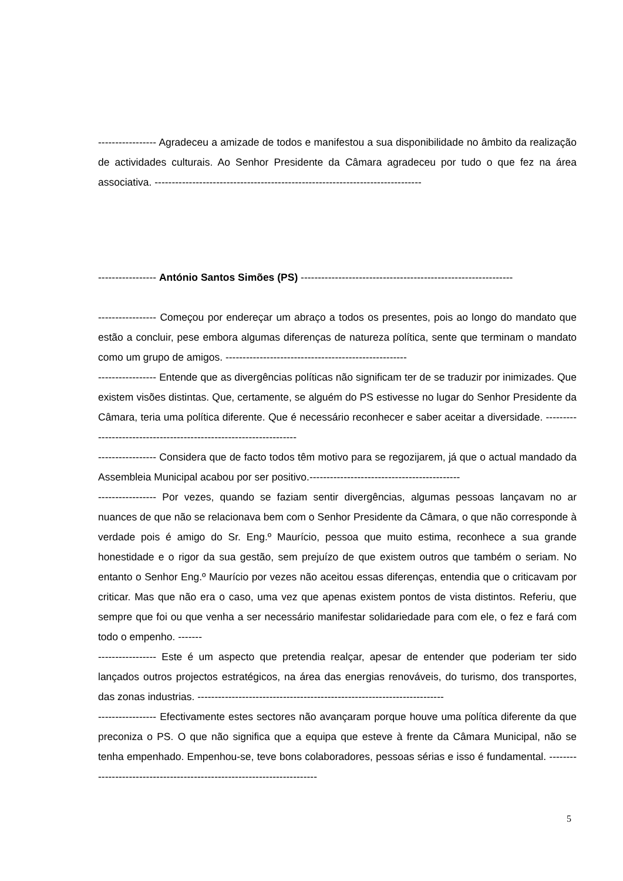----------------- Agradeceu a amizade de todos e manifestou a sua disponibilidade no âmbito da realização de actividades culturais. Ao Senhor Presidente da Câmara agradeceu por tudo o que fez na área associativa. ------------------------------------------------------------------------------
----------------- António Santos Simões (PS) --------------------------------------------------------------
----------------- Começou por endereçar um abraço a todos os presentes, pois ao longo do mandato que estão a concluir, pese embora algumas diferenças de natureza política, sente que terminam o mandato como um grupo de amigos. -----------------------------------------------------
----------------- Entende que as divergências políticas não significam ter de se traduzir por inimizades. Que existem visões distintas. Que, certamente, se alguém do PS estivesse no lugar do Senhor Presidente da Câmara, teria uma política diferente. Que é necessário reconhecer e saber aceitar a diversidade. -------------------------------------------------------------------
----------------- Considera que de facto todos têm motivo para se regozijarem, já que o actual mandado da Assembleia Municipal acabou por ser positivo.--------------------------------------------
----------------- Por vezes, quando se faziam sentir divergências, algumas pessoas lançavam no ar nuances de que não se relacionava bem com o Senhor Presidente da Câmara, o que não corresponde à verdade pois é amigo do Sr. Eng.º Maurício, pessoa que muito estima, reconhece a sua grande honestidade e o rigor da sua gestão, sem prejuízo de que existem outros que também o seriam. No entanto o Senhor Eng.º Maurício por vezes não aceitou essas diferenças, entendia que o criticavam por criticar. Mas que não era o caso, uma vez que apenas existem pontos de vista distintos. Referiu, que sempre que foi ou que venha a ser necessário manifestar solidariedade para com ele, o fez e fará com todo o empenho. -------
----------------- Este é um aspecto que pretendia realçar, apesar de entender que poderiam ter sido lançados outros projectos estratégicos, na área das energias renováveis, do turismo, dos transportes, das zonas industrias. ------------------------------------------------------------------------
----------------- Efectivamente estes sectores não avançaram porque houve uma política diferente da que preconiza o PS. O que não significa que a equipa que esteve à frente da Câmara Municipal, não se tenha empenhado. Empenhou-se, teve bons colaboradores, pessoas sérias e isso é fundamental. ------------------------------------------------------------------------
5